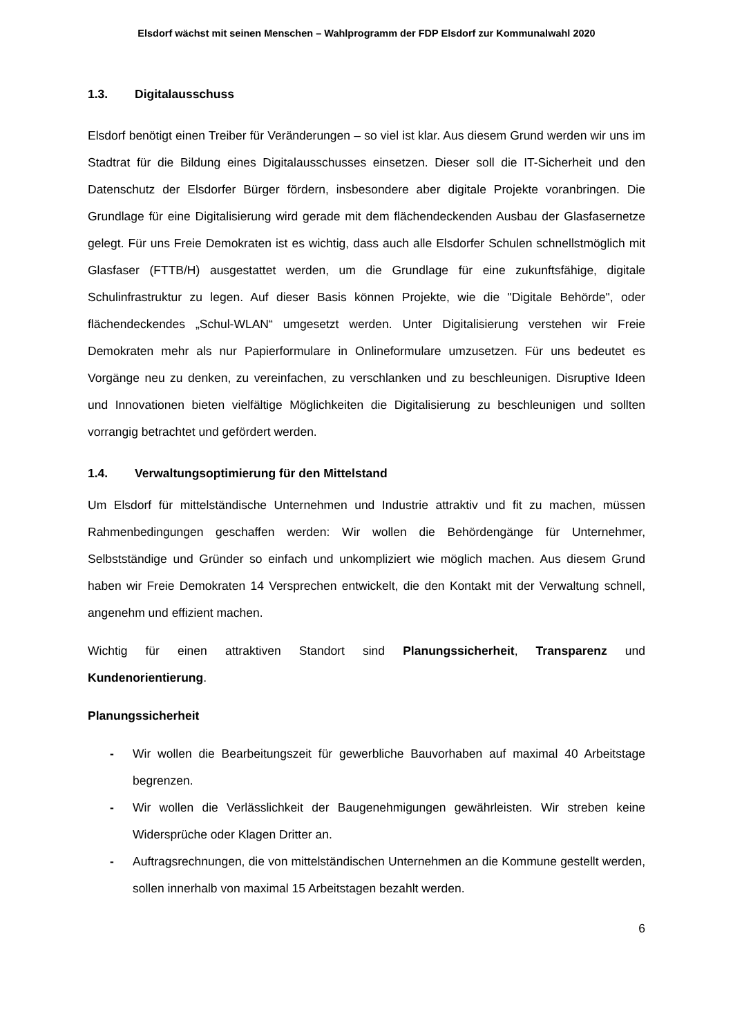Elsdorf wächst mit seinen Menschen – Wahlprogramm der FDP Elsdorf zur Kommunalwahl 2020
1.3. Digitalausschuss
Elsdorf benötigt einen Treiber für Veränderungen – so viel ist klar. Aus diesem Grund werden wir uns im Stadtrat für die Bildung eines Digitalausschusses einsetzen. Dieser soll die IT-Sicherheit und den Datenschutz der Elsdorfer Bürger fördern, insbesondere aber digitale Projekte voranbringen. Die Grundlage für eine Digitalisierung wird gerade mit dem flächendeckenden Ausbau der Glasfasernetze gelegt. Für uns Freie Demokraten ist es wichtig, dass auch alle Elsdorfer Schulen schnellstmöglich mit Glasfaser (FTTB/H) ausgestattet werden, um die Grundlage für eine zukunftsfähige, digitale Schulinfrastruktur zu legen. Auf dieser Basis können Projekte, wie die "Digitale Behörde", oder flächendeckendes „Schul-WLAN“ umgesetzt werden. Unter Digitalisierung verstehen wir Freie Demokraten mehr als nur Papierformulare in Onlineformulare umzusetzen. Für uns bedeutet es Vorgänge neu zu denken, zu vereinfachen, zu verschlanken und zu beschleunigen. Disruptive Ideen und Innovationen bieten vielfältige Möglichkeiten die Digitalisierung zu beschleunigen und sollten vorrangig betrachtet und gefördert werden.
1.4. Verwaltungsoptimierung für den Mittelstand
Um Elsdorf für mittelständische Unternehmen und Industrie attraktiv und fit zu machen, müssen Rahmenbedingungen geschaffen werden: Wir wollen die Behördengänge für Unternehmer, Selbstständige und Gründer so einfach und unkompliziert wie möglich machen. Aus diesem Grund haben wir Freie Demokraten 14 Versprechen entwickelt, die den Kontakt mit der Verwaltung schnell, angenehm und effizient machen.
Wichtig für einen attraktiven Standort sind Planungssicherheit, Transparenz und Kundenorientierung.
Planungssicherheit
- Wir wollen die Bearbeitungszeit für gewerbliche Bauvorhaben auf maximal 40 Arbeitstage begrenzen.
- Wir wollen die Verlässlichkeit der Baugenehmigungen gewährleisten. Wir streben keine Widersprüche oder Klagen Dritter an.
- Auftragsrechnungen, die von mittelständischen Unternehmen an die Kommune gestellt werden, sollen innerhalb von maximal 15 Arbeitstagen bezahlt werden.
6